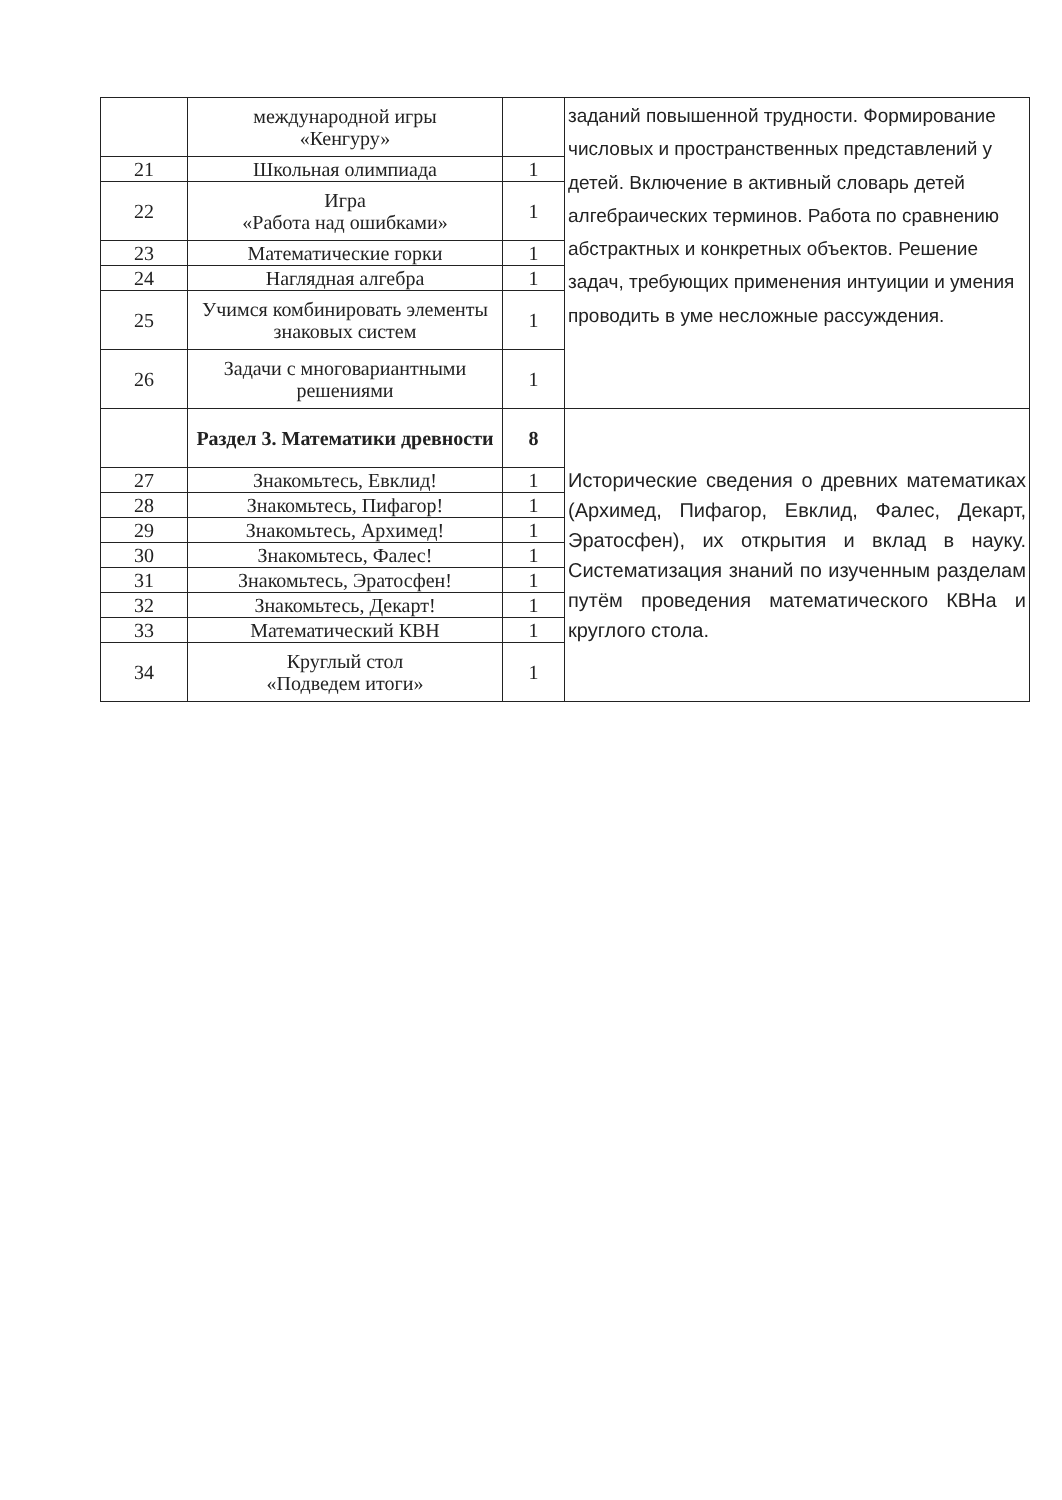| | международной игры «Кенгуру» | | заданий повышенной трудности. Формирование числовых и пространственных представлений у детей. Включение в активный словарь детей алгебраических терминов. Работа по сравнению абстрактных и конкретных объектов. Решение задач, требующих применения интуиции и умения проводить в уме несложные рассуждения. |
| 21 | Школьная олимпиада | 1 | |
| 22 | Игра «Работа над ошибками» | 1 | |
| 23 | Математические горки | 1 | |
| 24 | Наглядная алгебра | 1 | |
| 25 | Учимся комбинировать элементы знаковых систем | 1 | |
| 26 | Задачи с многовариантными решениями | 1 | |
| | Раздел 3. Математики древности | 8 | Исторические сведения о древних математиках (Архимед, Пифагор, Евклид, Фалес, Декарт, Эратосфен), их открытия и вклад в науку. Систематизация знаний по изученным разделам путём проведения математического КВНа и круглого стола. |
| 27 | Знакомьтесь, Евклид! | 1 | |
| 28 | Знакомьтесь, Пифагор! | 1 | |
| 29 | Знакомьтесь, Архимед! | 1 | |
| 30 | Знакомьтесь, Фалес! | 1 | |
| 31 | Знакомьтесь, Эратосфен! | 1 | |
| 32 | Знакомьтесь, Декарт! | 1 | |
| 33 | Математический КВН | 1 | |
| 34 | Круглый стол «Подведем итоги» | 1 | |